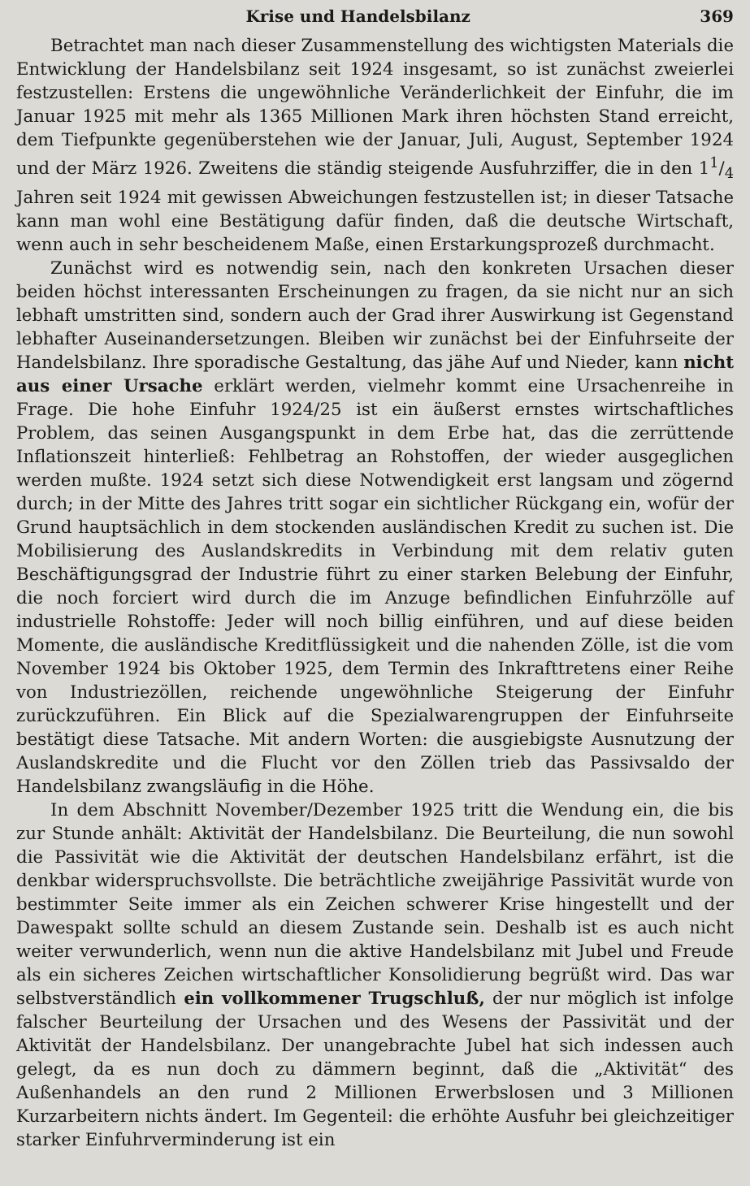Krise und Handelsbilanz 369
Betrachtet man nach dieser Zusammenstellung des wichtigsten Materials die Entwicklung der Handelsbilanz seit 1924 insgesamt, so ist zunächst zweierlei festzustellen: Erstens die ungewöhnliche Veränderlichkeit der Einfuhr, die im Januar 1925 mit mehr als 1365 Millionen Mark ihren höchsten Stand erreicht, dem Tiefpunkte gegenüberstehen wie der Januar, Juli, August, September 1924 und der März 1926. Zweitens die ständig steigende Ausfuhrziffer, die in den 11/4 Jahren seit 1924 mit gewissen Abweichungen festzustellen ist; in dieser Tatsache kann man wohl eine Bestätigung dafür finden, daß die deutsche Wirtschaft, wenn auch in sehr bescheidenem Maße, einen Erstarkungsprozeß durchmacht.
Zunächst wird es notwendig sein, nach den konkreten Ursachen dieser beiden höchst interessanten Erscheinungen zu fragen, da sie nicht nur an sich lebhaft umstritten sind, sondern auch der Grad ihrer Auswirkung ist Gegenstand lebhafter Auseinandersetzungen. Bleiben wir zunächst bei der Einfuhrseite der Handelsbilanz. Ihre sporadische Gestaltung, das jähe Auf und Nieder, kann nicht aus einer Ursache erklärt werden, vielmehr kommt eine Ursachenreihe in Frage. Die hohe Einfuhr 1924/25 ist ein äußerst ernstes wirtschaftliches Problem, das seinen Ausgangspunkt in dem Erbe hat, das die zerrüttende Inflationszeit hinterließ: Fehlbetrag an Rohstoffen, der wieder ausgeglichen werden mußte. 1924 setzt sich diese Notwendigkeit erst langsam und zögernd durch; in der Mitte des Jahres tritt sogar ein sichtlicher Rückgang ein, wofür der Grund hauptsächlich in dem stockenden ausländischen Kredit zu suchen ist. Die Mobilisierung des Auslandskredits in Verbindung mit dem relativ guten Beschäftigungsgrad der Industrie führt zu einer starken Belebung der Einfuhr, die noch forciert wird durch die im Anzuge befindlichen Einfuhrzölle auf industrielle Rohstoffe: Jeder will noch billig einführen, und auf diese beiden Momente, die ausländische Kreditflüssigkeit und die nahenden Zölle, ist die vom November 1924 bis Oktober 1925, dem Termin des Inkrafttretens einer Reihe von Industriezöllen, reichende ungewöhnliche Steigerung der Einfuhr zurückzuführen. Ein Blick auf die Spezialwarengruppen der Einfuhrseite bestätigt diese Tatsache. Mit andern Worten: die ausgiebigste Ausnutzung der Auslandskredite und die Flucht vor den Zöllen trieb das Passivsaldo der Handelsbilanz zwangsläufig in die Höhe.
In dem Abschnitt November/Dezember 1925 tritt die Wendung ein, die bis zur Stunde anhält: Aktivität der Handelsbilanz. Die Beurteilung, die nun sowohl die Passivität wie die Aktivität der deutschen Handelsbilanz erfährt, ist die denkbar widerspruchsvollste. Die beträchtliche zweijährige Passivität wurde von bestimmter Seite immer als ein Zeichen schwerer Krise hingestellt und der Dawespakt sollte schuld an diesem Zustande sein. Deshalb ist es auch nicht weiter verwunderlich, wenn nun die aktive Handelsbilanz mit Jubel und Freude als ein sicheres Zeichen wirtschaftlicher Konsolidierung begrüßt wird. Das war selbstverständlich ein vollkommener Trugschluß, der nur möglich ist infolge falscher Beurteilung der Ursachen und des Wesens der Passivität und der Aktivität der Handelsbilanz. Der unangebrachte Jubel hat sich indessen auch gelegt, da es nun doch zu dämmern beginnt, daß die „Aktivität“ des Außenhandels an den rund 2 Millionen Erwerbslosen und 3 Millionen Kurzarbeitern nichts ändert. Im Gegenteil: die erhöhte Ausfuhr bei gleichzeitiger starker Einfuhrverminderung ist ein